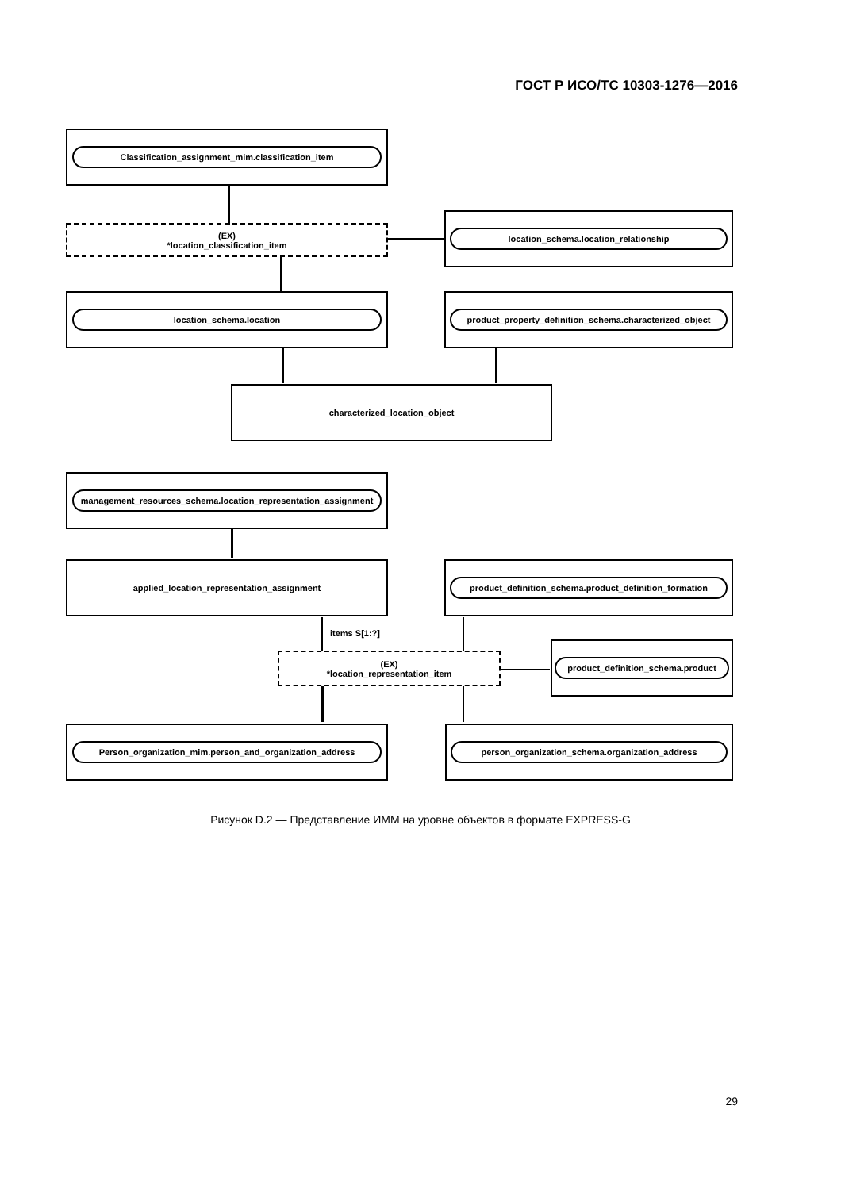ГОСТ Р ИСО/ТС 10303-1276—2016
Classification_assignment_mim.classification_item
(EX)
*location_classification_item
location_schema.location_relationship
location_schema.location product_property_definition_schema.characterized_object
characterized_location_object
management_resources_schema.location_representation_assignment
applied_location_representation_assignment product_definition_schema.product_definition_formation
items S[1:?]
(EX)
*location_representation_item
product_definition_schema.product
Person_organization_mim.person_and_organization_address person_organization_schema.organization_address
Рисунок D.2 — Представление ИММ на уровне объектов в формате EXPRESS-G
29